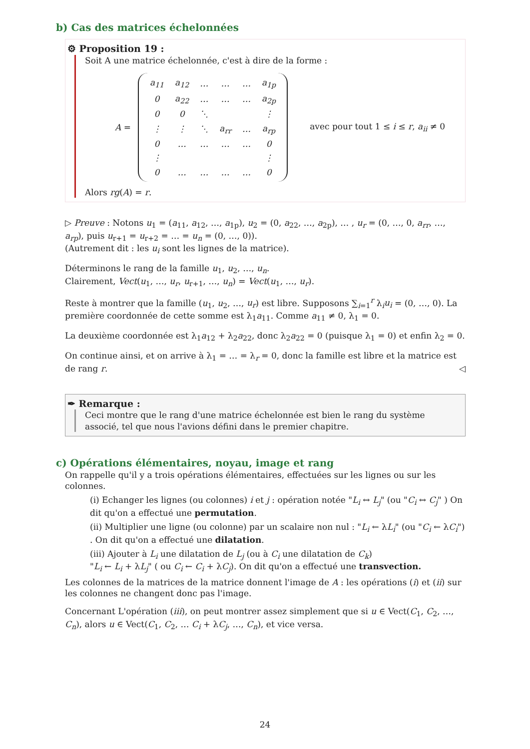b) Cas des matrices échelonnées
⚙ Proposition 19 :
Soit A une matrice échelonnée, c'est à dire de la forme :
A =
| a<sub>11</sub> | a<sub>12</sub> | … | … | … | a<sub>1p</sub> |
| 0 | a<sub>22</sub> | … | … | … | a<sub>2p</sub> |
| 0 | 0 | ⋱ | | | ⋮ |
| ⋮ | ⋮ | ⋱ | a<sub>rr</sub> | … | a<sub>rp</sub> |
| 0 | … | … | … | … | 0 |
| ⋮ | | | | | ⋮ |
| 0 | … | … | … | … | 0 |
avec pour tout 1 ≤ i ≤ r, a<sub>ii</sub> ≠ 0
Alors rg(A) = r.
▷ Preuve : Notons u<sub>1</sub> = (a<sub>11</sub>, a<sub>12</sub>, …, a<sub>1p</sub>), u<sub>2</sub> = (0, a<sub>22</sub>, …, a<sub>2p</sub>), … , u<sub>r</sub> = (0, …, 0, a<sub>rr</sub>, …, a<sub>rp</sub>), puis u<sub>r+1</sub> = u<sub>r+2</sub> = … = u<sub>n</sub> = (0, …, 0)).
(Autrement dit : les u<sub>i</sub> sont les lignes de la matrice).
Déterminons le rang de la famille u<sub>1</sub>, u<sub>2</sub>, …, u<sub>n</sub>.
Clairement, Vect(u<sub>1</sub>, …, u<sub>r</sub>, u<sub>r+1</sub>, …, u<sub>n</sub>) = Vect(u<sub>1</sub>, …, u<sub>r</sub>).
Reste à montrer que la famille (u<sub>1</sub>, u<sub>2</sub>, …, u<sub>r</sub>) est libre. Supposons ∑<sub>i=1</sub><sup>r</sup> λ<sub>i</sub>u<sub>i</sub> = (0, …, 0). La première coordonnée de cette somme est λ<sub>1</sub>a<sub>11</sub>. Comme a<sub>11</sub> ≠ 0, λ<sub>1</sub> = 0.
La deuxième coordonnée est λ<sub>1</sub>a<sub>12</sub> + λ<sub>2</sub>a<sub>22</sub>, donc λ<sub>2</sub>a<sub>22</sub> = 0 (puisque λ<sub>1</sub> = 0) et enfin λ<sub>2</sub> = 0.
On continue ainsi, et on arrive à λ<sub>1</sub> = … = λ<sub>r</sub> = 0, donc la famille est libre et la matrice est de rang r. ◁
✒ Remarque :
Ceci montre que le rang d'une matrice échelonnée est bien le rang du système associé, tel que nous l'avions défini dans le premier chapitre.
c) Opérations élémentaires, noyau, image et rang
On rappelle qu'il y a trois opérations élémentaires, effectuées sur les lignes ou sur les colonnes.
(i) Echanger les lignes (ou colonnes) i et j : opération notée "L<sub>i</sub> ↔ L<sub>j</sub>" (ou "C<sub>i</sub> ↔ C<sub>j</sub>" ) On dit qu'on a effectué une permutation.
(ii) Multiplier une ligne (ou colonne) par un scalaire non nul : "L<sub>i</sub> ← λL<sub>i</sub>" (ou "C<sub>i</sub> ← λC<sub>i</sub>") . On dit qu'on a effectué une dilatation.
(iii) Ajouter à L<sub>i</sub> une dilatation de L<sub>j</sub> (ou à C<sub>i</sub> une dilatation de C<sub>k</sub>)
"L<sub>i</sub> ← L<sub>i</sub> + λL<sub>j</sub>" ( ou C<sub>i</sub> ← C<sub>i</sub> + λC<sub>j</sub>). On dit qu'on a effectué une transvection.
Les colonnes de la matrices de la matrice donnent l'image de A : les opérations (i) et (ii) sur les colonnes ne changent donc pas l'image.
Concernant L'opération (iii), on peut montrer assez simplement que si u ∈ Vect(C<sub>1</sub>, C<sub>2</sub>, …, C<sub>n</sub>), alors u ∈ Vect(C<sub>1</sub>, C<sub>2</sub>, … C<sub>i</sub> + λC<sub>j</sub>, …, C<sub>n</sub>), et vice versa.
24